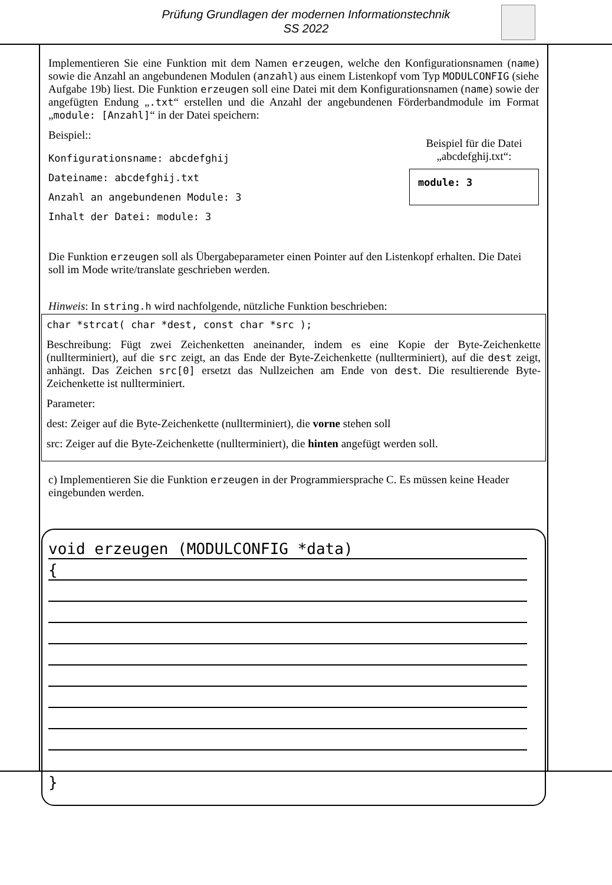Prüfung Grundlagen der modernen Informationstechnik
SS 2022
Implementieren Sie eine Funktion mit dem Namen erzeugen, welche den Konfigurationsnamen (name) sowie die Anzahl an angebundenen Modulen (anzahl) aus einem Listenkopf vom Typ MODULCONFIG (siehe Aufgabe 19b) liest. Die Funktion erzeugen soll eine Datei mit dem Konfigurationsnamen (name) sowie der angefügten Endung „.txt“ erstellen und die Anzahl der angebundenen Förderbandmodule im Format „module: [Anzahl]“ in der Datei speichern:
Beispiel::
Konfigurationsname: abcdefghij
Dateiname: abcdefghij.txt
Anzahl an angebundenen Module: 3
Inhalt der Datei: module: 3
Beispiel für die Datei
„abcdefghij.txt“:
module: 3
Die Funktion erzeugen soll als Übergabeparameter einen Pointer auf den Listenkopf erhalten. Die Datei soll im Mode write/translate geschrieben werden.
Hinweis: In string.h wird nachfolgende, nützliche Funktion beschrieben:
char *strcat( char *dest, const char *src );
Beschreibung: Fügt zwei Zeichenketten aneinander, indem es eine Kopie der Byte-Zeichenkette (nullterminiert), auf die src zeigt, an das Ende der Byte-Zeichenkette (nullterminiert), auf die dest zeigt, anhängt. Das Zeichen src[0] ersetzt das Nullzeichen am Ende von dest. Die resultierende Byte-Zeichenkette ist nullterminiert.
Parameter:
dest: Zeiger auf die Byte-Zeichenkette (nullterminiert), die vorne stehen soll
src: Zeiger auf die Byte-Zeichenkette (nullterminiert), die hinten angefügt werden soll.
c) Implementieren Sie die Funktion erzeugen in der Programmiersprache C. Es müssen keine Header eingebunden werden.
void erzeugen (MODULCONFIG *data)
{
}